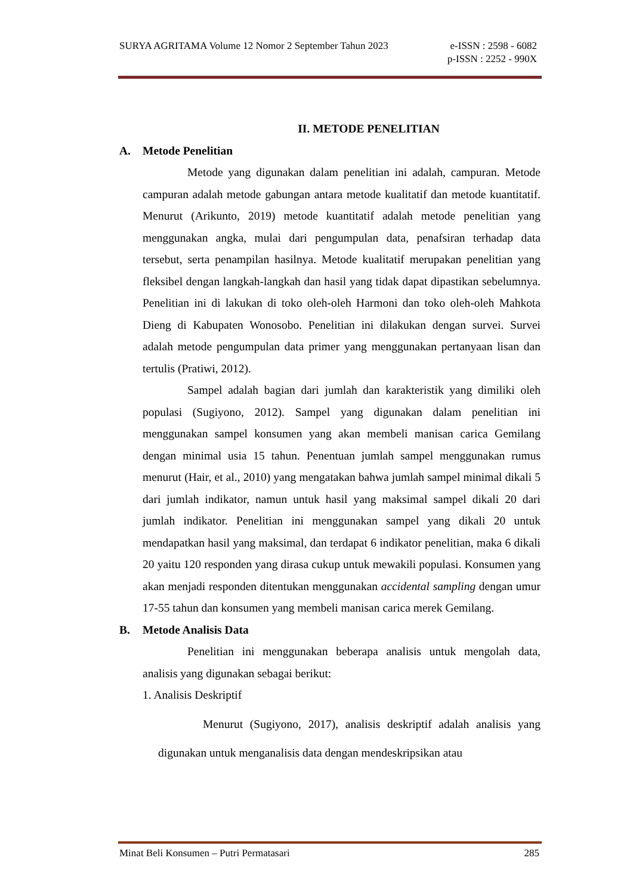SURYA AGRITAMA Volume 12 Nomor 2 September Tahun 2023 e-ISSN : 2598 - 6082
p-ISSN : 2252 - 990X
II. METODE PENELITIAN
A. Metode Penelitian
Metode yang digunakan dalam penelitian ini adalah, campuran. Metode campuran adalah metode gabungan antara metode kualitatif dan metode kuantitatif. Menurut (Arikunto, 2019) metode kuantitatif adalah metode penelitian yang menggunakan angka, mulai dari pengumpulan data, penafsiran terhadap data tersebut, serta penampilan hasilnya. Metode kualitatif merupakan penelitian yang fleksibel dengan langkah-langkah dan hasil yang tidak dapat dipastikan sebelumnya. Penelitian ini di lakukan di toko oleh-oleh Harmoni dan toko oleh-oleh Mahkota Dieng di Kabupaten Wonosobo. Penelitian ini dilakukan dengan survei. Survei adalah metode pengumpulan data primer yang menggunakan pertanyaan lisan dan tertulis (Pratiwi, 2012).
Sampel adalah bagian dari jumlah dan karakteristik yang dimiliki oleh populasi (Sugiyono, 2012). Sampel yang digunakan dalam penelitian ini menggunakan sampel konsumen yang akan membeli manisan carica Gemilang dengan minimal usia 15 tahun. Penentuan jumlah sampel menggunakan rumus menurut (Hair, et al., 2010) yang mengatakan bahwa jumlah sampel minimal dikali 5 dari jumlah indikator, namun untuk hasil yang maksimal sampel dikali 20 dari jumlah indikator. Penelitian ini menggunakan sampel yang dikali 20 untuk mendapatkan hasil yang maksimal, dan terdapat 6 indikator penelitian, maka 6 dikali 20 yaitu 120 responden yang dirasa cukup untuk mewakili populasi. Konsumen yang akan menjadi responden ditentukan menggunakan accidental sampling dengan umur 17-55 tahun dan konsumen yang membeli manisan carica merek Gemilang.
B. Metode Analisis Data
Penelitian ini menggunakan beberapa analisis untuk mengolah data, analisis yang digunakan sebagai berikut:
1. Analisis Deskriptif
Menurut (Sugiyono, 2017), analisis deskriptif adalah analisis yang digunakan untuk menganalisis data dengan mendeskripsikan atau
Minat Beli Konsumen – Putri Permatasari 285